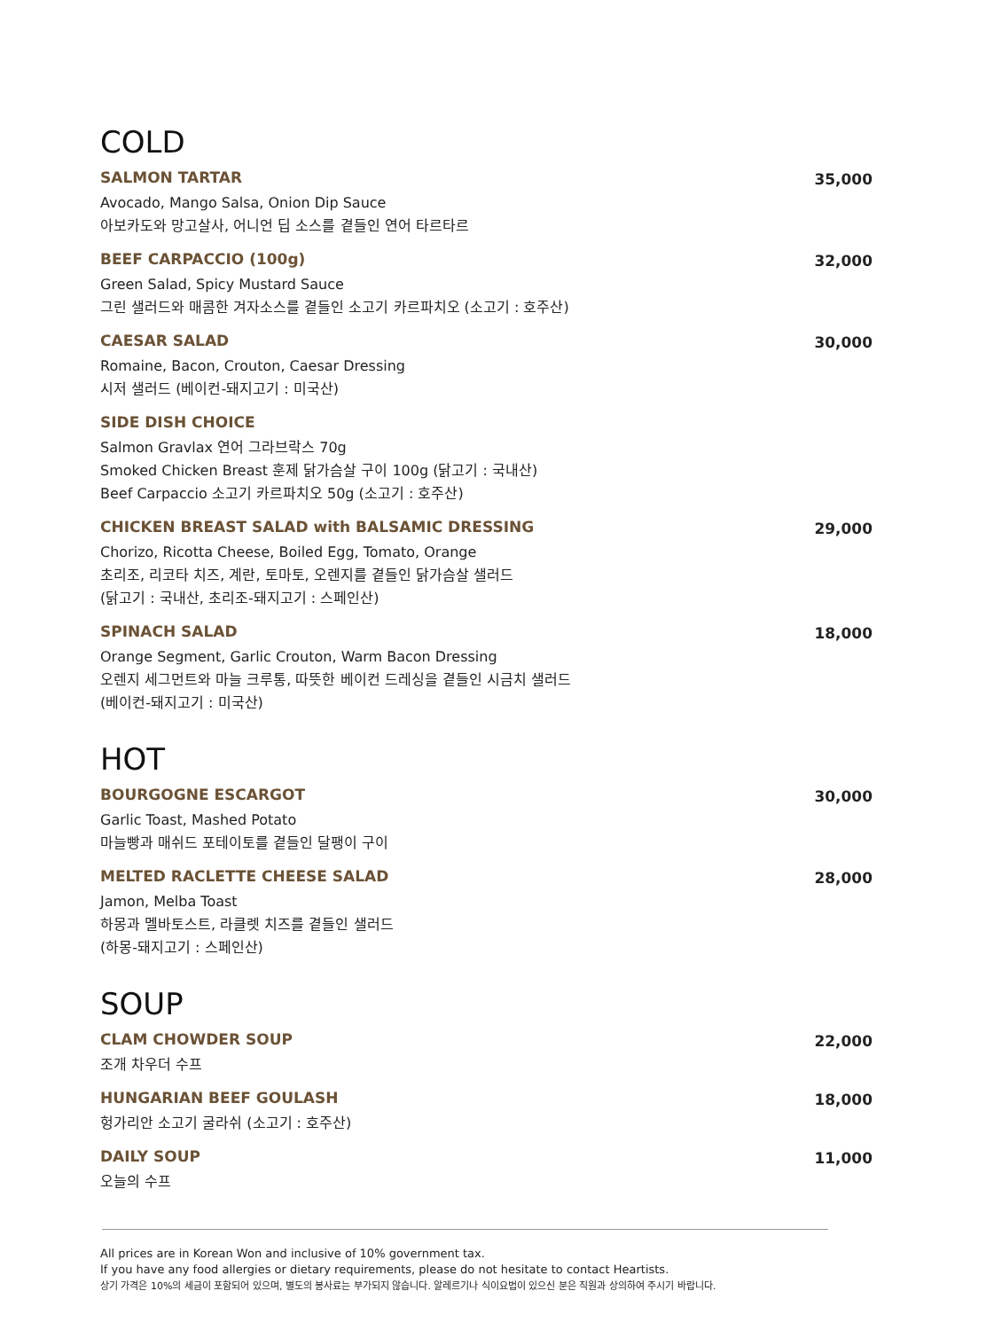COLD
SALMON TARTAR
Avocado, Mango Salsa, Onion Dip Sauce
아보카도와 망고살사, 어니언 딥 소스를 곁들인 연어 타르타르
35,000
BEEF CARPACCIO (100g)
Green Salad, Spicy Mustard Sauce
그린 샐러드와 매콤한 겨자소스를 곁들인 소고기 카르파치오 (소고기 : 호주산)
32,000
CAESAR SALAD
Romaine, Bacon, Crouton, Caesar Dressing
시저 샐러드 (베이컨-돼지고기 : 미국산)
30,000
SIDE DISH CHOICE
Salmon Gravlax 연어 그라브락스 70g
Smoked Chicken Breast 훈제 닭가슴살 구이 100g (닭고기 : 국내산)
Beef Carpaccio 소고기 카르파치오 50g (소고기 : 호주산)
CHICKEN BREAST SALAD with BALSAMIC DRESSING
Chorizo, Ricotta Cheese, Boiled Egg, Tomato, Orange
초리조, 리코타 치즈, 계란, 토마토, 오렌지를 곁들인 닭가슴살 샐러드
(닭고기 : 국내산, 초리조-돼지고기 : 스페인산)
29,000
SPINACH SALAD
Orange Segment, Garlic Crouton, Warm Bacon Dressing
오렌지 세그먼트와 마늘 크루통, 따뜻한 베이컨 드레싱을 곁들인 시금치 샐러드
(베이컨-돼지고기 : 미국산)
18,000
HOT
BOURGOGNE ESCARGOT
Garlic Toast, Mashed Potato
마늘빵과 매쉬드 포테이토를 곁들인 달팽이 구이
30,000
MELTED RACLETTE CHEESE SALAD
Jamon, Melba Toast
하몽과 멜바토스트, 라클렛 치즈를 곁들인 샐러드
(하몽-돼지고기 : 스페인산)
28,000
SOUP
CLAM CHOWDER SOUP
조개 차우더 수프
22,000
HUNGARIAN BEEF GOULASH
헝가리안 소고기 굴라쉬 (소고기 : 호주산)
18,000
DAILY SOUP
오늘의 수프
11,000
All prices are in Korean Won and inclusive of 10% government tax.
If you have any food allergies or dietary requirements, please do not hesitate to contact Heartists.
상기 가격은 10%의 세금이 포함되어 있으며, 별도의 봉사료는 부가되지 않습니다. 알레르기나 식이요법이 있으신 분은 직원과 상의하여 주시기 바랍니다.